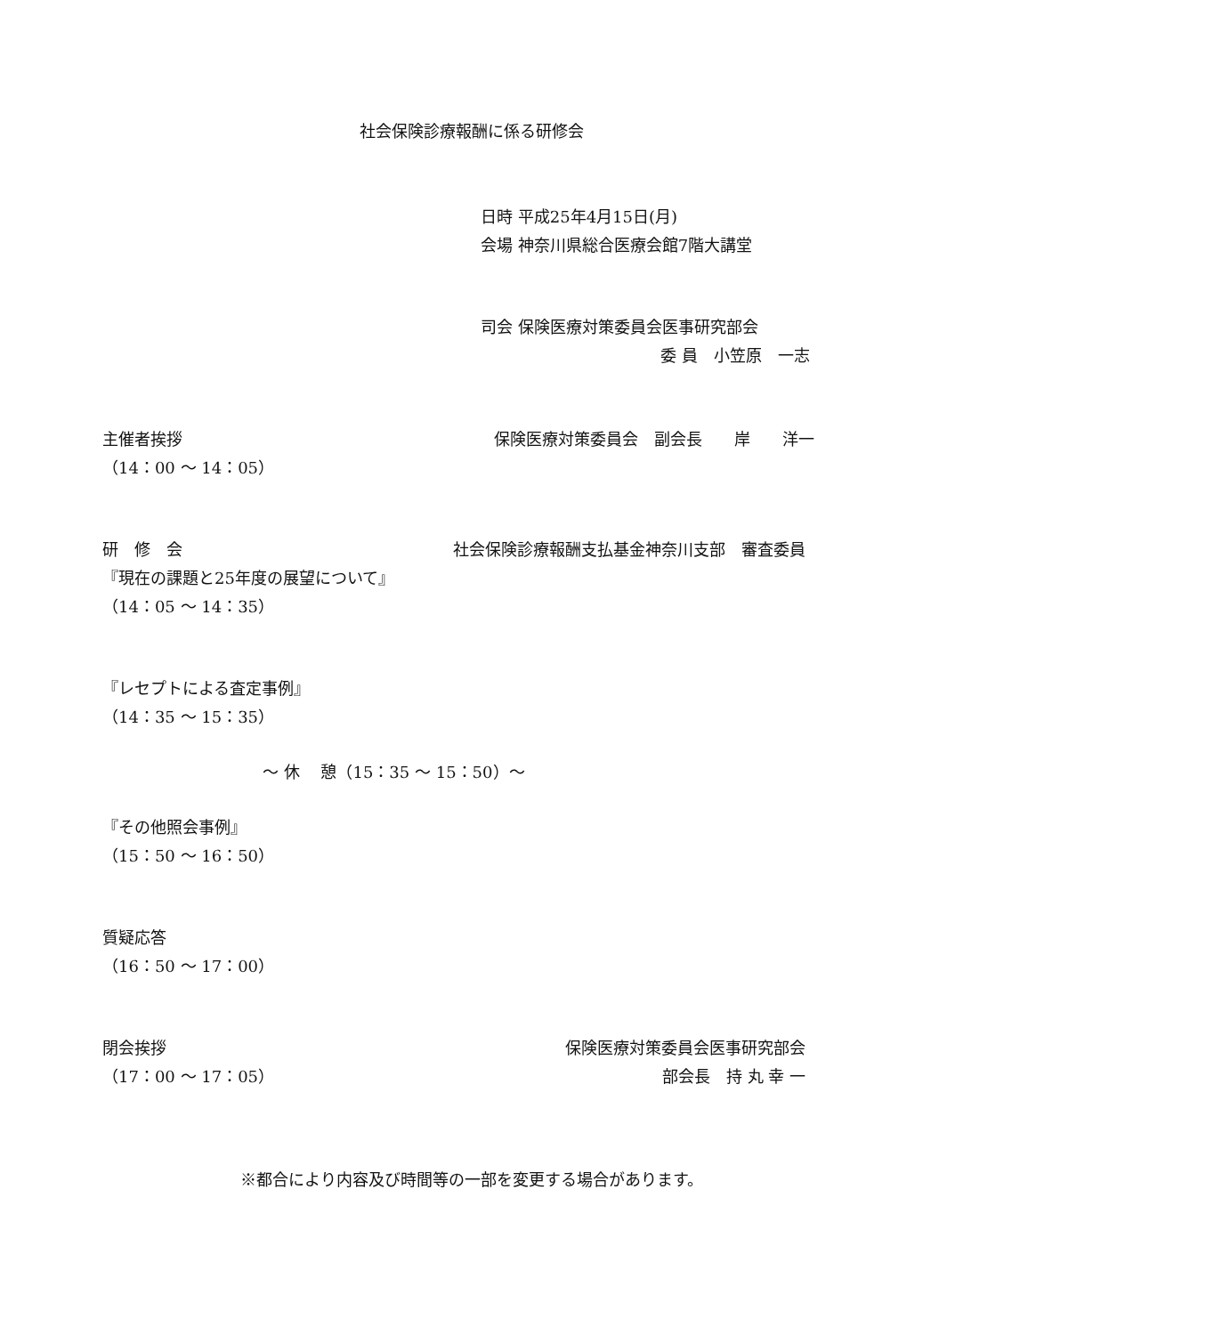社会保険診療報酬に係る研修会
日時 平成25年4月15日(月)
会場 神奈川県総合医療会館7階大講堂
司会 保険医療対策委員会医事研究部会
委 員　小笠原　一志
主催者挨拶 保険医療対策委員会　副会長　　岸　　洋一
（14：00 ～ 14：05）
研　修　会 社会保険診療報酬支払基金神奈川支部　審査委員
『現在の課題と25年度の展望について』
（14：05 ～ 14：35）
『レセプトによる査定事例』
（14：35 ～ 15：35）
～ 休　 憩（15：35 ～ 15：50）～
『その他照会事例』
（15：50 ～ 16：50）
質疑応答
（16：50 ～ 17：00）
閉会挨拶 保険医療対策委員会医事研究部会
（17：00 ～ 17：05） 部会長　持 丸 幸 一
※都合により内容及び時間等の一部を変更する場合があります。